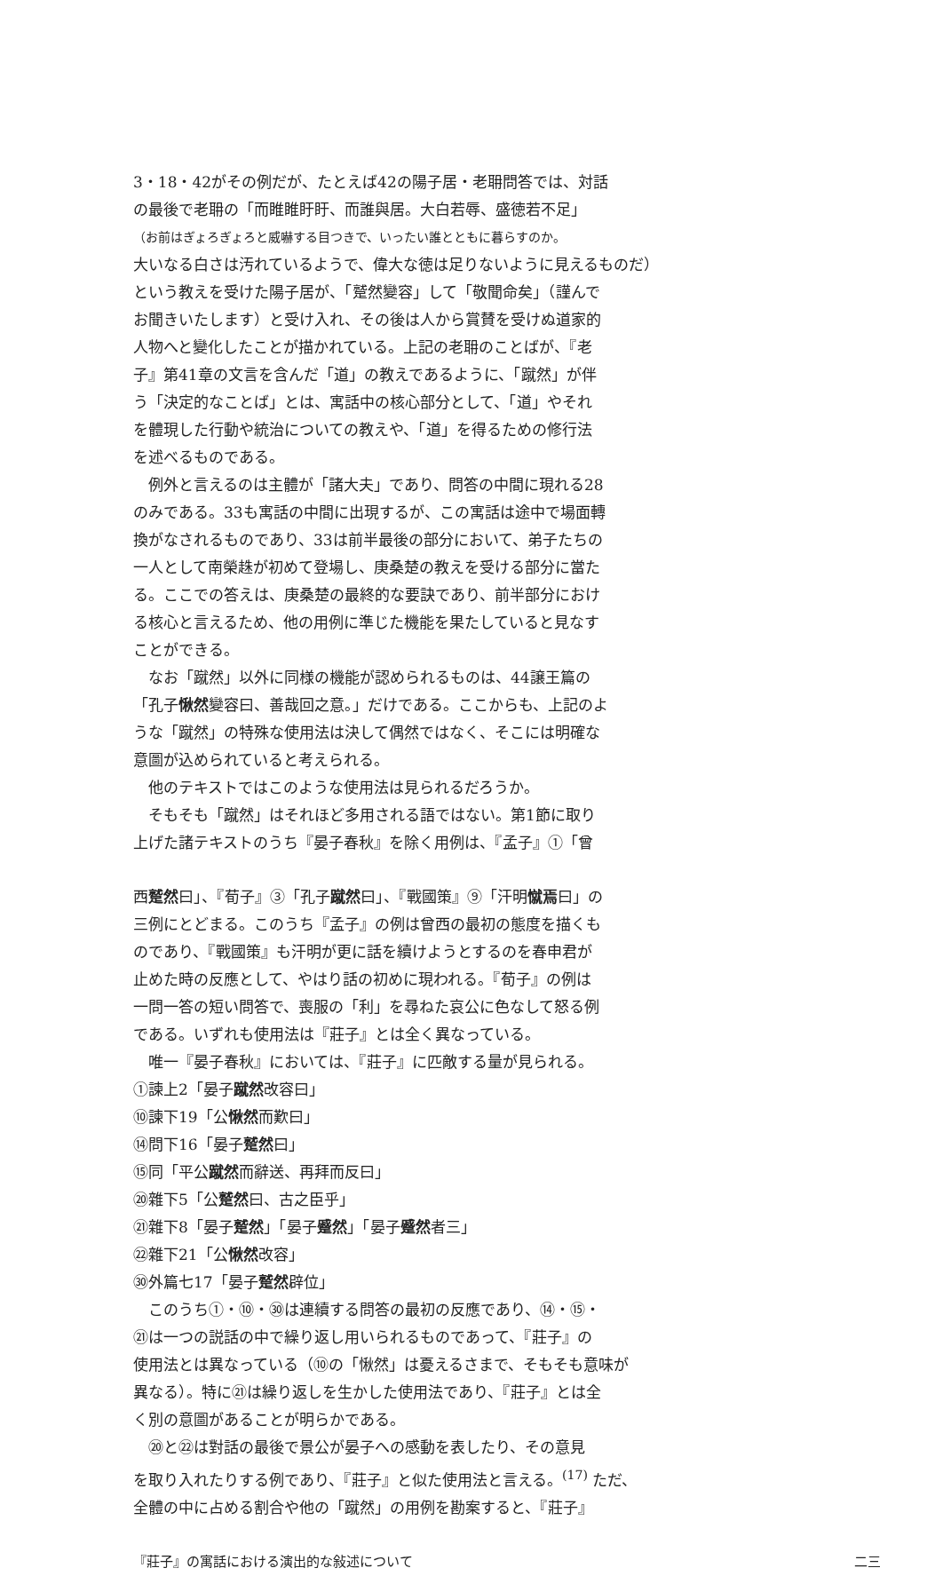3・18・42がその例だが、たとえば42の陽子居・老耼問答では、対話
の最後で老耼の「而睢睢盱盱、而誰與居。大白若辱、盛徳若不足」
（お前はぎょろぎょろと威嚇する目つきで、いったい誰とともに暮らすのか。
大いなる白さは汚れているようで、偉大な徳は足りないように見えるものだ）
という教えを受けた陽子居が、「蹵然變容」して「敬聞命矣」（謹んで
お聞きいたします）と受け入れ、その後は人から賞賛を受けぬ道家的
人物へと變化したことが描かれている。上記の老耼のことばが、『老
子』第41章の文言を含んだ「道」の教えであるように、「蹴然」が伴
う「決定的なことば」とは、寓話中の核心部分として、「道」やそれ
を體現した行動や統治についての教えや、「道」を得るための修行法
を述べるものである。
　例外と言えるのは主體が「諸大夫」であり、問答の中間に現れる28
のみである。33も寓話の中間に出現するが、この寓話は途中で場面轉
換がなされるものであり、33は前半最後の部分において、弟子たちの
一人として南榮趎が初めて登場し、庚桑楚の教えを受ける部分に當た
る。ここでの答えは、庚桑楚の最終的な要訣であり、前半部分におけ
る核心と言えるため、他の用例に準じた機能を果たしていると見なす
ことができる。
　なお「蹴然」以外に同様の機能が認められるものは、44譲王篇の
「孔子愀然變容曰、善哉回之意。」だけである。ここからも、上記のよ
うな「蹴然」の特殊な使用法は決して偶然ではなく、そこには明確な
意圖が込められていると考えられる。
　他のテキストではこのような使用法は見られるだろうか。
　そもそも「蹴然」はそれほど多用される語ではない。第1節に取り
上げた諸テキストのうち『晏子春秋』を除く用例は、『孟子』①「曾
西蹵然曰」、『荀子』③「孔子蹴然曰」、『戰國策』⑨「汗明憱焉曰」の
三例にとどまる。このうち『孟子』の例は曾西の最初の態度を描くも
のであり、『戰國策』も汗明が更に話を續けようとするのを春申君が
止めた時の反應として、やはり話の初めに現われる。『荀子』の例は
一問一答の短い問答で、喪服の「利」を尋ねた哀公に色なして怒る例
である。いずれも使用法は『莊子』とは全く異なっている。
　唯一『晏子春秋』においては、『莊子』に匹敵する量が見られる。
①諫上2「晏子蹴然改容曰」
⑩諫下19「公愀然而歎曰」
⑭問下16「晏子蹵然曰」
⑮同「平公蹴然而辭送、再拜而反曰」
⑳雜下5「公蹵然曰、古之臣乎」
㉑雜下8「晏子蹵然」「晏子蹙然」「晏子蹙然者三」
㉒雜下21「公愀然改容」
㉚外篇七17「晏子蹵然辟位」
　このうち①・⑩・㉚は連續する問答の最初の反應であり、⑭・⑮・
㉑は一つの説話の中で繰り返し用いられるものであって、『莊子』の
使用法とは異なっている（⑩の「愀然」は憂えるさまで、そもそも意味が
異なる）。特に㉑は繰り返しを生かした使用法であり、『莊子』とは全
く別の意圖があることが明らかである。
　⑳と㉒は對話の最後で景公が晏子への感動を表したり、その意見
を取り入れたりする例であり、『莊子』と似た使用法と言える。<sup>(17)</sup> ただ、
全體の中に占める割合や他の「蹴然」の用例を勘案すると、『莊子』
『莊子』の寓話における演出的な敍述について 二三